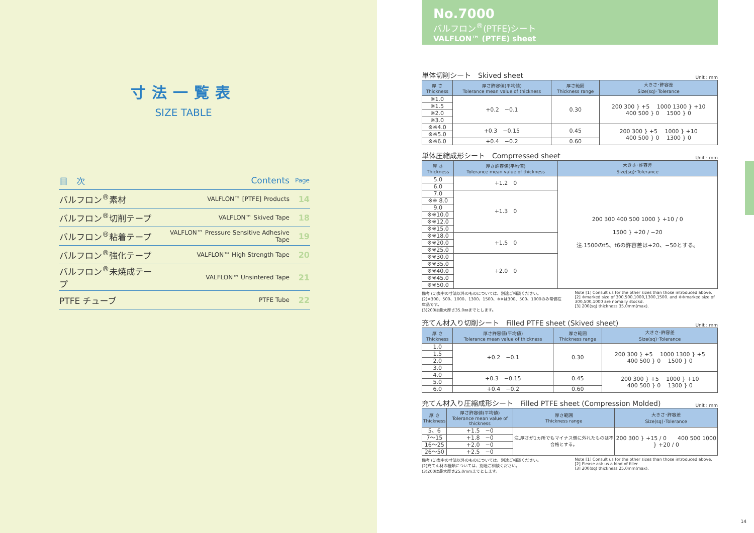寸法一覧表
SIZE TABLE
| 目 次 | Contents | Page |
| バルフロン<sup>®</sup>素材 | VALFLON™ [PTFE] Products | 14 |
| バルフロン<sup>®</sup>切削テープ | VALFLON™ Skived Tape | 18 |
| バルフロン<sup>®</sup>粘着テープ | VALFLON™ Pressure Sensitive Adhesive Tape | 19 |
| バルフロン<sup>®</sup>強化テープ | VALFLON™ High Strength Tape | 20 |
| バルフロン<sup>®</sup>未焼成テープ | VALFLON™ Unsintered Tape | 21 |
| PTFE チューブ | PTFE Tube | 22 |
No.7000
バルフロン<sup>®</sup>(PTFE)シート
VALFLON™ (PTFE) sheet
単体切削シート　Skived sheet Unit : mm
| 厚 さ Thickness | 厚さ許容値(平均値) Tolerance mean value of thickness | 厚さ範囲 Thickness range | 大きさ･許容差 Size(sq)･Tolerance |
| --- | --- | --- | --- |
| ※1.0 | +0.2 −0.1 | 0.30 | 200 300 } +5 1000 1300 } +10 400 500 } 0 1500 } 0 |
| ※1.5 | | | |
| ※2.0 | | | |
| ※3.0 | | | |
| ※※4.0 | +0.3 −0.15 | 0.45 | 200 300 } +5 1000 } +10 400 500 } 0 1300 } 0 |
| ※※5.0 | | | |
| ※※6.0 | +0.4 −0.2 | 0.60 | |
単体圧縮成形シート　Comprressed sheet Unit : mm
| 厚 さ Thickness | 厚さ許容値(平均値) Tolerance mean value of thickness | 大きさ･許容差 Size(sq)･Tolerance |
| --- | --- | --- |
| 5.0 | +1.2 0 | 200 300 400 500 1000 } +10 / 0 1500 } +20 / −20 注.1500のt5、t6の許容差は+20、−50とする。 |
| 6.0 | | |
| 7.0 | +1.3 0 | |
| ※※ 8.0 | | |
| 9.0 | | |
| ※※10.0 | | |
| ※※12.0 | | |
| ※※15.0 | | |
| ※※18.0 | +1.5 0 | |
| ※※20.0 | | |
| ※※25.0 | | |
| ※※30.0 | +2.0 0 | |
| ※※35.0 | | |
| ※※40.0 | | |
| ※※45.0 | | |
| ※※50.0 | | |
備考 (1)表中の寸法以外のものについては、別途ご相談ください。
(2)※300、500、1000、1300、1500、※※は300、500、1000のみ常備在庫品です。
(3)200は最大厚さ35.0㎜までとします。
Note [1] Consult us for the other sizes than those introduced above.
[2] ※marked size of 300,500,1000,1300,1500. and ※※marked size of 300,500,1000 are nomally stockd.
[3] 200(sq) thickness 35.0mm(max).
充てん材入り切削シート　Filled PTFE sheet (Skived sheet) Unit : mm
| 厚 さ Thickness | 厚さ許容値(平均値) Tolerance mean value of thickness | 厚さ範囲 Thickness range | 大きさ･許容差 Size(sq)･Tolerance |
| --- | --- | --- | --- |
| 1.0 | +0.2 −0.1 | 0.30 | 200 300 } +5 1000 1300 } +5 400 500 } 0 1500 } 0 |
| 1.5 | | | |
| 2.0 | | | |
| 3.0 | | | |
| 4.0 | +0.3 −0.15 | 0.45 | 200 300 } +5 1000 } +10 400 500 } 0 1300 } 0 |
| 5.0 | | | |
| 6.0 | +0.4 −0.2 | 0.60 | |
充てん材入り圧縮成形シート　Filled PTFE sheet (Compression Molded) Unit : mm
| 厚 さ Thickness | 厚さ許容値(平均値) Tolerance mean value of thickness | 厚さ範囲 Thickness range | 大きさ･許容差 Size(sq)･Tolerance |
| --- | --- | --- | --- |
| 5、6 | +1.5 −0 | 注.厚さが1ヵ所でもマイナス側に外れたものは不合格とする。 | 200 300 } +15 / 0 400 500 1000 } +20 / 0 |
| 7〜15 | +1.8 −0 | | |
| 16〜25 | +2.0 −0 | | |
| 26〜50 | +2.5 −0 | | |
備考 (1)表中の寸法以外のものについては、別途ご相談ください。
(2)充てん材の種類については、別途ご相談ください。
(3)200は最大厚さ25.0mmまでとします。
Note [1] Consult us for the other sizes than those introduced above.
[2] Please ask us a kind of filler.
[3] 200(sq) thickness 25.0mm(max).
14